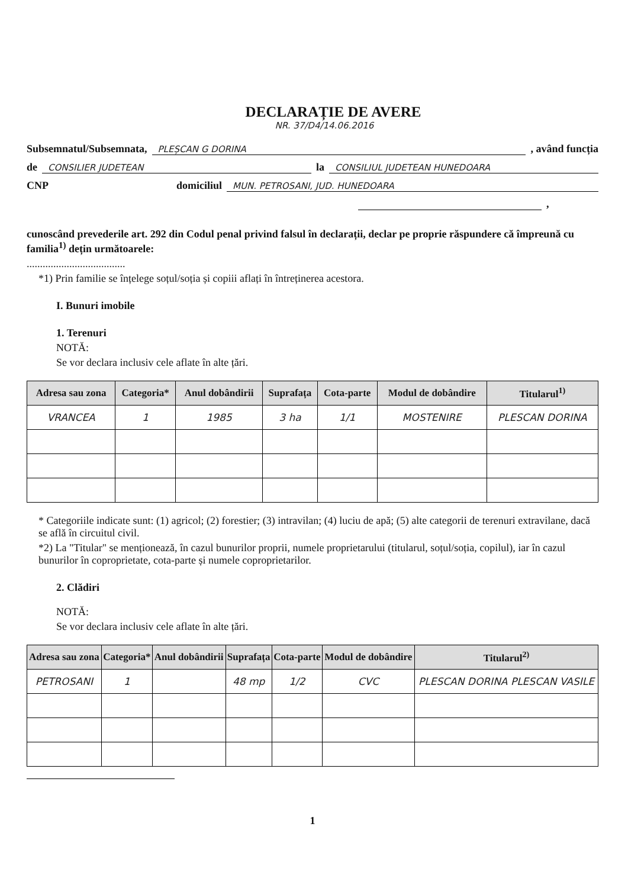DECLARAȚIE DE AVERE
NR. 37/D4/14.06.2016
Subsemnatul/Subsemnata, PLEȘCAN G DORINA, având funcția
de CONSILIER JUDETEAN la CONSILIUL JUDETEAN HUNEDOARA
CNP domiciliul MUN. PETROSANI, JUD. HUNEDOARA
,
cunoscând prevederile art. 292 din Codul penal privind falsul în declarații, declar pe proprie răspundere că împreună cu familia<sup>1)</sup> dețin următoarele:
.....................................
*1) Prin familie se înțelege soțul/soția și copiii aflați în întreținerea acestora.
I. Bunuri imobile
1. Terenuri
NOTĂ:
Se vor declara inclusiv cele aflate în alte țări.
| Adresa sau zona | Categoria* | Anul dobândirii | Suprafața | Cota-parte | Modul de dobândire | Titularul<sup>1)</sup> |
| --- | --- | --- | --- | --- | --- | --- |
| VRANCEA | 1 | 1985 | 3 ha | 1/1 | MOSTENIRE | PLESCAN DORINA |
* Categoriile indicate sunt: (1) agricol; (2) forestier; (3) intravilan; (4) luciu de apă; (5) alte categorii de terenuri extravilane, dacă se află în circuitul civil.
*2) La "Titular" se menționează, în cazul bunurilor proprii, numele proprietarului (titularul, soțul/soția, copilul), iar în cazul bunurilor în coproprietate, cota-parte și numele coproprietarilor.
2. Clădiri
NOTĂ:
Se vor declara inclusiv cele aflate în alte țări.
| Adresa sau zona | Categoria* | Anul dobândirii | Suprafața | Cota-parte | Modul de dobândire | Titularul<sup>2)</sup> |
| --- | --- | --- | --- | --- | --- | --- |
| PETROSANI | 1 | | 48 mp | 1/2 | CVC | PLESCAN DORINA PLESCAN VASILE |
1